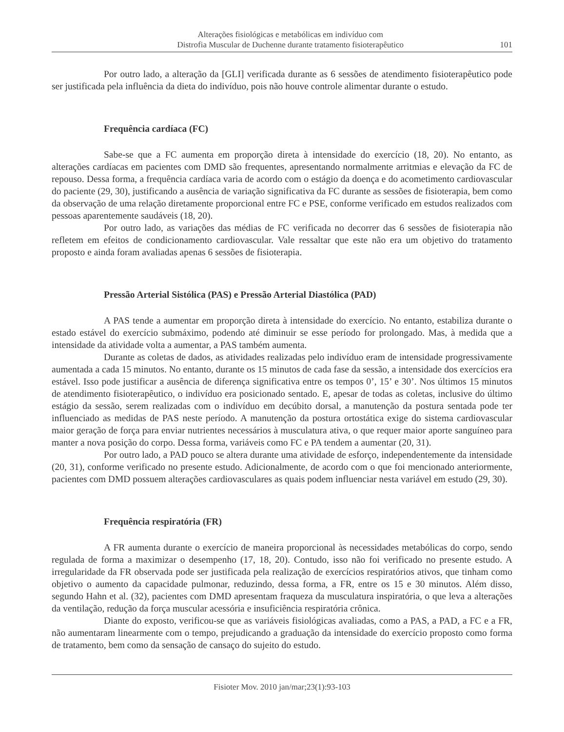Alterações fisiológicas e metabólicas em indivíduo com
Distrofia Muscular de Duchenne durante tratamento fisioterapêutico
101
Por outro lado, a alteração da [GLI] verificada durante as 6 sessões de atendimento fisioterapêutico pode ser justificada pela influência da dieta do indivíduo, pois não houve controle alimentar durante o estudo.
Frequência cardíaca (FC)
Sabe-se que a FC aumenta em proporção direta à intensidade do exercício (18, 20). No entanto, as alterações cardíacas em pacientes com DMD são frequentes, apresentando normalmente arritmias e elevação da FC de repouso. Dessa forma, a frequência cardíaca varia de acordo com o estágio da doença e do acometimento cardiovascular do paciente (29, 30), justificando a ausência de variação significativa da FC durante as sessões de fisioterapia, bem como da observação de uma relação diretamente proporcional entre FC e PSE, conforme verificado em estudos realizados com pessoas aparentemente saudáveis (18, 20).
Por outro lado, as variações das médias de FC verificada no decorrer das 6 sessões de fisioterapia não refletem em efeitos de condicionamento cardiovascular. Vale ressaltar que este não era um objetivo do tratamento proposto e ainda foram avaliadas apenas 6 sessões de fisioterapia.
Pressão Arterial Sistólica (PAS) e Pressão Arterial Diastólica (PAD)
A PAS tende a aumentar em proporção direta à intensidade do exercício. No entanto, estabiliza durante o estado estável do exercício submáximo, podendo até diminuir se esse período for prolongado. Mas, à medida que a intensidade da atividade volta a aumentar, a PAS também aumenta.
Durante as coletas de dados, as atividades realizadas pelo indivíduo eram de intensidade progressivamente aumentada a cada 15 minutos. No entanto, durante os 15 minutos de cada fase da sessão, a intensidade dos exercícios era estável. Isso pode justificar a ausência de diferença significativa entre os tempos 0’, 15’ e 30’. Nos últimos 15 minutos de atendimento fisioterapêutico, o indivíduo era posicionado sentado. E, apesar de todas as coletas, inclusive do último estágio da sessão, serem realizadas com o indivíduo em decúbito dorsal, a manutenção da postura sentada pode ter influenciado as medidas de PAS neste período. A manutenção da postura ortostática exige do sistema cardiovascular maior geração de força para enviar nutrientes necessários à musculatura ativa, o que requer maior aporte sanguíneo para manter a nova posição do corpo. Dessa forma, variáveis como FC e PA tendem a aumentar (20, 31).
Por outro lado, a PAD pouco se altera durante uma atividade de esforço, independentemente da intensidade (20, 31), conforme verificado no presente estudo. Adicionalmente, de acordo com o que foi mencionado anteriormente, pacientes com DMD possuem alterações cardiovasculares as quais podem influenciar nesta variável em estudo (29, 30).
Frequência respiratória (FR)
A FR aumenta durante o exercício de maneira proporcional às necessidades metabólicas do corpo, sendo regulada de forma a maximizar o desempenho (17, 18, 20). Contudo, isso não foi verificado no presente estudo. A irregularidade da FR observada pode ser justificada pela realização de exercícios respiratórios ativos, que tinham como objetivo o aumento da capacidade pulmonar, reduzindo, dessa forma, a FR, entre os 15 e 30 minutos. Além disso, segundo Hahn et al. (32), pacientes com DMD apresentam fraqueza da musculatura inspiratória, o que leva a alterações da ventilação, redução da força muscular acessória e insuficiência respiratória crônica.
Diante do exposto, verificou-se que as variáveis fisiológicas avaliadas, como a PAS, a PAD, a FC e a FR, não aumentaram linearmente com o tempo, prejudicando a graduação da intensidade do exercício proposto como forma de tratamento, bem como da sensação de cansaço do sujeito do estudo.
Fisioter Mov. 2010 jan/mar;23(1):93-103